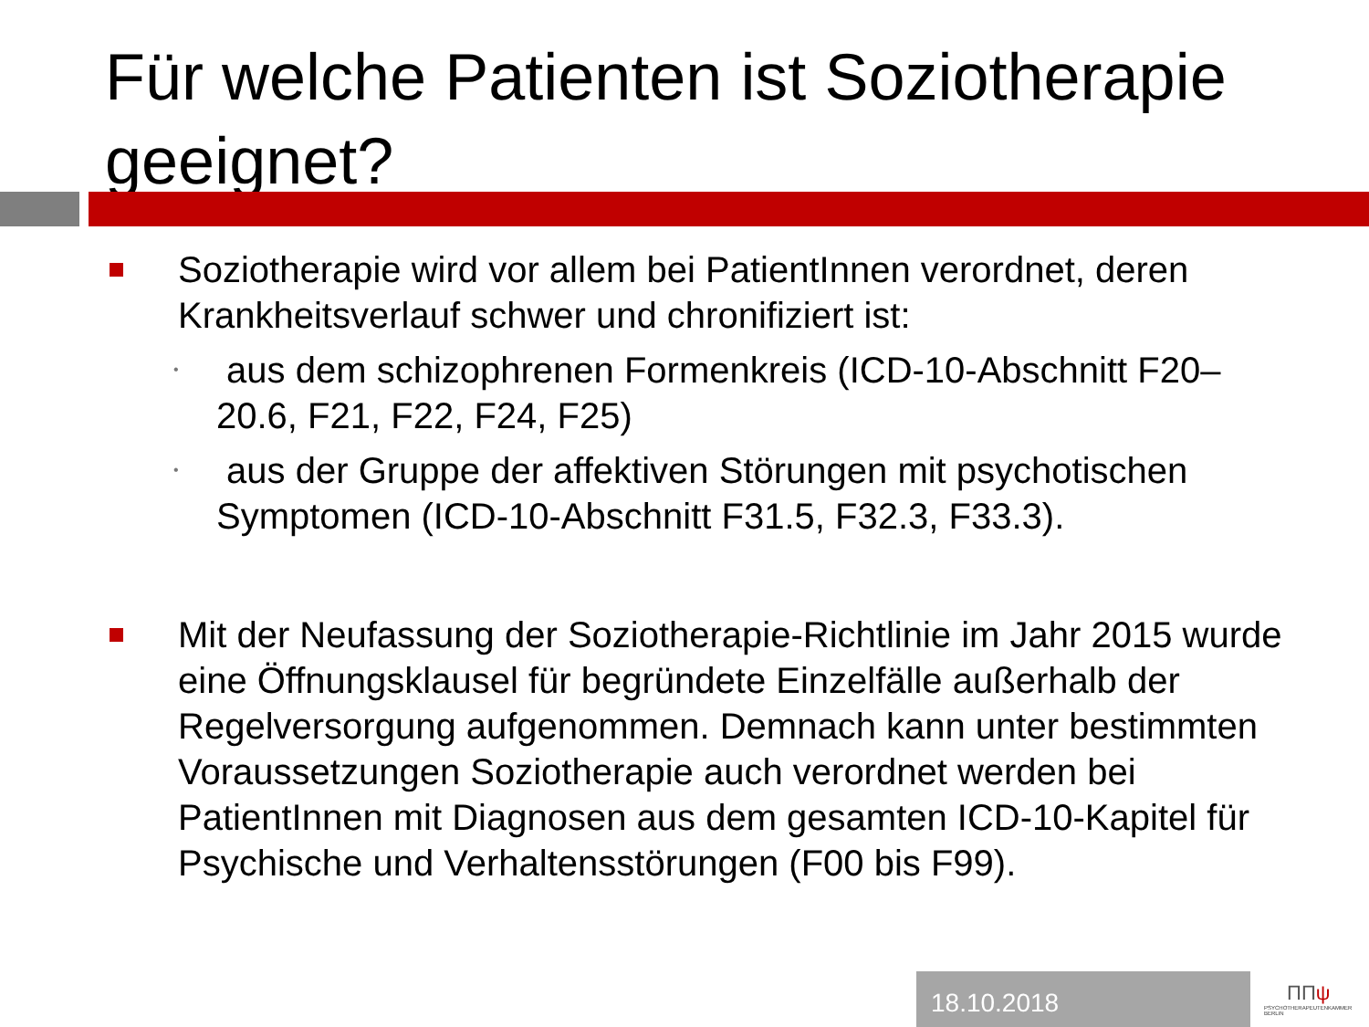Für welche Patienten ist Soziotherapie geeignet?
Soziotherapie wird vor allem bei PatientInnen verordnet, deren Krankheitsverlauf schwer und chronifiziert ist:
•
aus dem schizophrenen Formenkreis (ICD-10-Abschnitt F20–20.6, F21, F22, F24, F25)
•
aus der Gruppe der affektiven Störungen mit psychotischen Symptomen (ICD-10-Abschnitt F31.5, F32.3, F33.3).
Mit der Neufassung der Soziotherapie-Richtlinie im Jahr 2015 wurde eine Öffnungsklausel für begründete Einzelfälle außerhalb der Regelversorgung aufgenommen. Demnach kann unter bestimmten Voraussetzungen Soziotherapie auch verordnet werden bei PatientInnen mit Diagnosen aus dem gesamten ICD-10-Kapitel für Psychische und Verhaltensstörungen (F00 bis F99).
18.10.2018
ΠΠψ
PSYCHOTHERAPEUTENKAMMER BERLIN